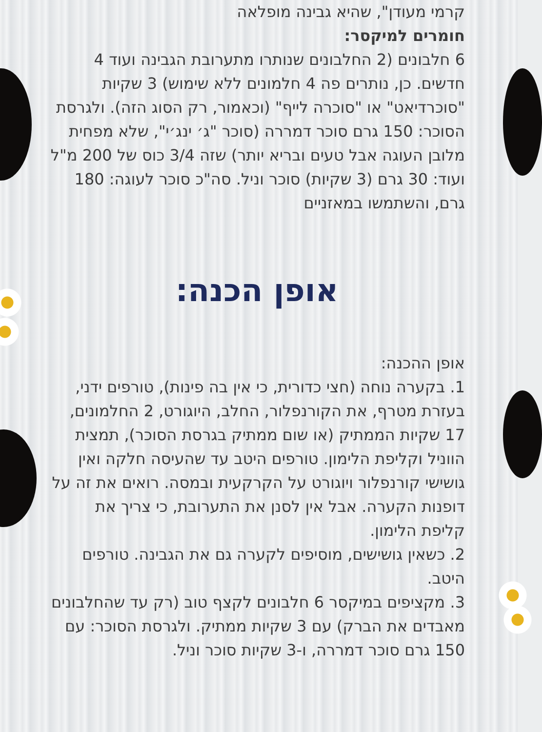קרמי מעודן", שהיא גבינה מופלאה
חומרים למיקסר:
6 חלבונים (2 החלבונים שנותרו מתערובת הגבינה ועוד 4 חדשים. כן, נותרים פה 4 חלמונים ללא שימוש) 3 שקיות "סוכרדיאט" או "סוכרה לייף" (וכאמור, רק הסוג הזה). ולגרסת הסוכר: 150 גרם סוכר דמררה (סוכר "ג׳ ינג׳י", שלא מפחית מלובן העוגה אבל טעים ובריא יותר) שזה 3/4 כוס של 200 מ"ל ועוד: 30 גרם (3 שקיות) סוכר וניל. סה"כ סוכר לעוגה: 180 גרם, והשתמשו במאזניים
אופן הכנה:
אופן ההכנה:
1. בקערה נוחה (חצי כדורית, כי אין בה פינות), טורפים ידני, בעזרת מטרף, את הקורנפלור, החלב, היוגורט, 2 החלמונים, 17 שקיות הממתיק (או שום ממתיק בגרסת הסוכר), תמצית הווניל וקליפת הלימון. טורפים היטב עד שהעיסה חלקה ואין גושישי קורנפלור ויוגורט על הקרקעית ובמסה. רואים את זה על דופנות הקערה. אבל אין לסנן את התערובת, כי צריך את קליפת הלימון.
2. כשאין גושישים, מוסיפים לקערה גם את הגבינה. טורפים היטב.
3. מקציפים במיקסר 6 חלבונים לקצף טוב (רק עד שהחלבונים מאבדים את הברק) עם 3 שקיות ממתיק. ולגרסת הסוכר: עם 150 גרם סוכר דמררה, ו-3 שקיות סוכר וניל.